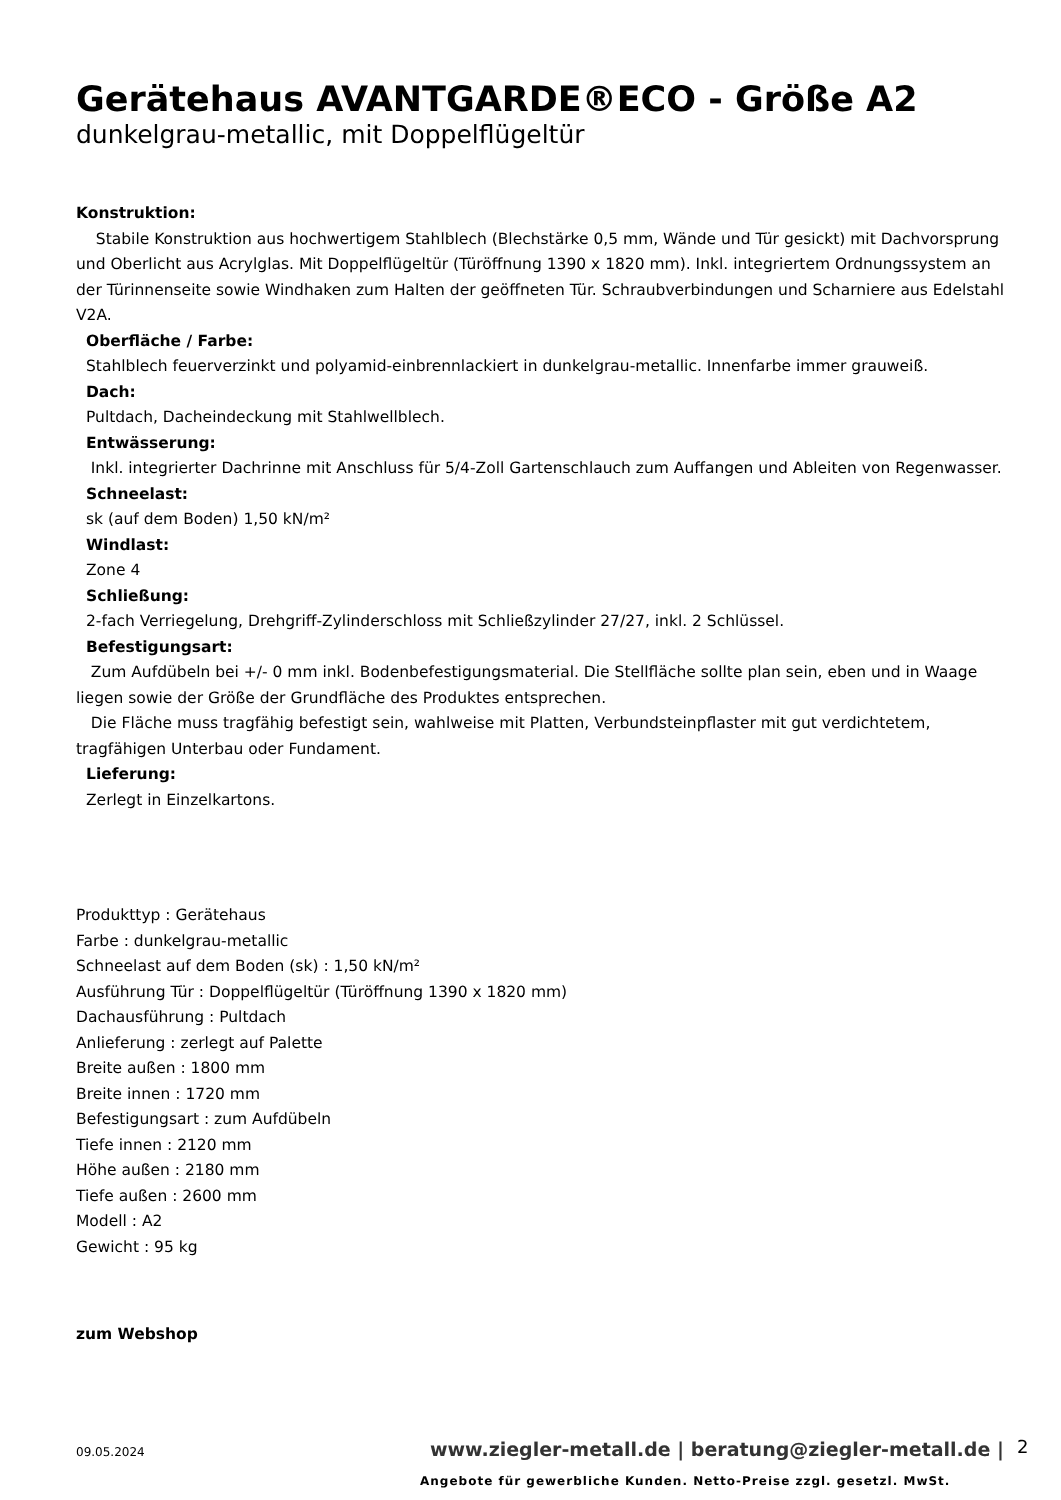Gerätehaus AVANTGARDE®ECO - Größe A2
dunkelgrau-metallic, mit Doppelflügeltür
Konstruktion:
Stabile Konstruktion aus hochwertigem Stahlblech (Blechstärke 0,5 mm, Wände und Tür gesickt) mit Dachvorsprung und Oberlicht aus Acrylglas. Mit Doppelflügeltür (Türöffnung 1390 x 1820 mm). Inkl. integriertem Ordnungssystem an der Türinnenseite sowie Windhaken zum Halten der geöffneten Tür. Schraubverbindungen und Scharniere aus Edelstahl V2A.
Oberfläche / Farbe:
Stahlblech feuerverzinkt und polyamid-einbrennlackiert in dunkelgrau-metallic. Innenfarbe immer grauweiß.
Dach:
Pultdach, Dacheindeckung mit Stahlwellblech.
Entwässerung:
Inkl. integrierter Dachrinne mit Anschluss für 5/4-Zoll Gartenschlauch zum Auffangen und Ableiten von Regenwasser.
Schneelast:
sk (auf dem Boden) 1,50 kN/m²
Windlast:
Zone 4
Schließung:
2-fach Verriegelung, Drehgriff-Zylinderschloss mit Schließzylinder 27/27, inkl. 2 Schlüssel.
Befestigungsart:
Zum Aufdübeln bei +/- 0 mm inkl. Bodenbefestigungsmaterial. Die Stellfläche sollte plan sein, eben und in Waage liegen sowie der Größe der Grundfläche des Produktes entsprechen.
Die Fläche muss tragfähig befestigt sein, wahlweise mit Platten, Verbundsteinpflaster mit gut verdichtetem, tragfähigen Unterbau oder Fundament.
Lieferung:
Zerlegt in Einzelkartons.
Produkttyp : Gerätehaus
Farbe : dunkelgrau-metallic
Schneelast auf dem Boden (sk) : 1,50 kN/m²
Ausführung Tür : Doppelflügeltür (Türöffnung 1390 x 1820 mm)
Dachausführung : Pultdach
Anlieferung : zerlegt auf Palette
Breite außen : 1800 mm
Breite innen : 1720 mm
Befestigungsart : zum Aufdübeln
Tiefe innen : 2120 mm
Höhe außen : 2180 mm
Tiefe außen : 2600 mm
Modell : A2
Gewicht : 95 kg
zum Webshop
09.05.2024
www.ziegler-metall.de | beratung@ziegler-metall.de |
2
Angebote für gewerbliche Kunden. Netto-Preise zzgl. gesetzl. MwSt.